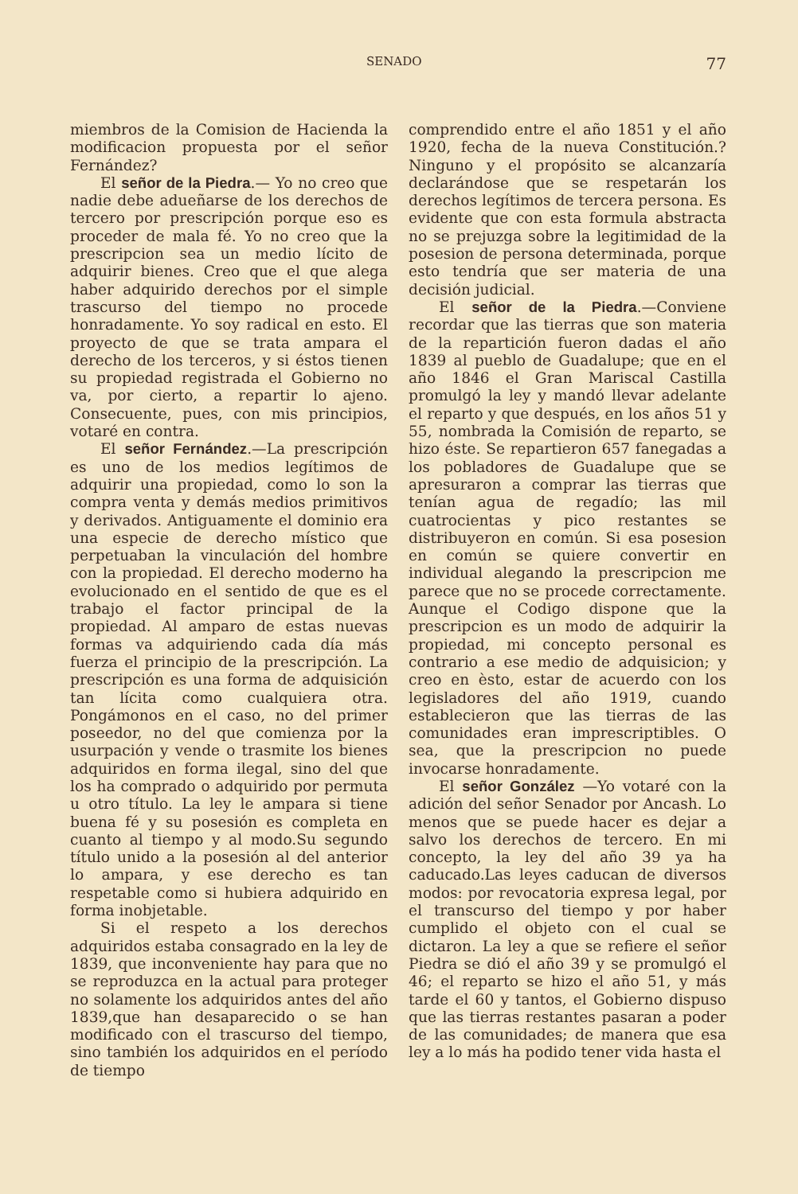SENADO 77
miembros de la Comision de Hacienda la modificacion propuesta por el señor Fernández?
El señor de la Piedra.— Yo no creo que nadie debe adueñarse de los derechos de tercero por prescripción porque eso es proceder de mala fé. Yo no creo que la prescripcion sea un medio lícito de adquirir bienes. Creo que el que alega haber adquirido derechos por el simple trascurso del tiempo no procede honradamente. Yo soy radical en esto. El proyecto de que se trata ampara el derecho de los terceros, y si éstos tienen su propiedad registrada el Gobierno no va, por cierto, a repartir lo ajeno. Consecuente, pues, con mis principios, votaré en contra.
El señor Fernández.—La prescripción es uno de los medios legítimos de adquirir una propiedad, como lo son la compra venta y demás medios primitivos y derivados. Antiguamente el dominio era una especie de derecho místico que perpetuaban la vinculación del hombre con la propiedad. El derecho moderno ha evolucionado en el sentido de que es el trabajo el factor principal de la propiedad. Al amparo de estas nuevas formas va adquiriendo cada día más fuerza el principio de la prescripción. La prescripción es una forma de adquisición tan lícita como cualquiera otra. Pongámonos en el caso, no del primer poseedor, no del que comienza por la usurpación y vende o trasmite los bienes adquiridos en forma ilegal, sino del que los ha comprado o adquirido por permuta u otro título. La ley le ampara si tiene buena fé y su posesión es completa en cuanto al tiempo y al modo.Su segundo título unido a la posesión al del anterior lo ampara, y ese derecho es tan respetable como si hubiera adquirido en forma inobjetable.
Si el respeto a los derechos adquiridos estaba consagrado en la ley de 1839, que inconveniente hay para que no se reproduzca en la actual para proteger no solamente los adquiridos antes del año 1839,que han desaparecido o se han modificado con el trascurso del tiempo, sino también los adquiridos en el período de tiempo
comprendido entre el año 1851 y el año 1920, fecha de la nueva Constitución.? Ninguno y el propósito se alcanzaría declarándose que se respetarán los derechos legítimos de tercera persona. Es evidente que con esta formula abstracta no se prejuzga sobre la legitimidad de la posesion de persona determinada, porque esto tendría que ser materia de una decisión judicial.
El señor de la Piedra.—Conviene recordar que las tierras que son materia de la repartición fueron dadas el año 1839 al pueblo de Guadalupe; que en el año 1846 el Gran Mariscal Castilla promulgó la ley y mandó llevar adelante el reparto y que después, en los años 51 y 55, nombrada la Comisión de reparto, se hizo éste. Se repartieron 657 fanegadas a los pobladores de Guadalupe que se apresuraron a comprar las tierras que tenían agua de regadío; las mil cuatrocientas y pico restantes se distribuyeron en común. Si esa posesion en común se quiere convertir en individual alegando la prescripcion me parece que no se procede correctamente. Aunque el Codigo dispone que la prescripcion es un modo de adquirir la propiedad, mi concepto personal es contrario a ese medio de adquisicion; y creo en èsto, estar de acuerdo con los legisladores del año 1919, cuando establecieron que las tierras de las comunidades eran imprescriptibles. O sea, que la prescripcion no puede invocarse honradamente.
El señor González —Yo votaré con la adición del señor Senador por Ancash. Lo menos que se puede hacer es dejar a salvo los derechos de tercero. En mi concepto, la ley del año 39 ya ha caducado.Las leyes caducan de diversos modos: por revocatoria expresa legal, por el transcurso del tiempo y por haber cumplido el objeto con el cual se dictaron. La ley a que se refiere el señor Piedra se dió el año 39 y se promulgó el 46; el reparto se hizo el año 51, y más tarde el 60 y tantos, el Gobierno dispuso que las tierras restantes pasaran a poder de las comunidades; de manera que esa ley a lo más ha podido tener vida hasta el